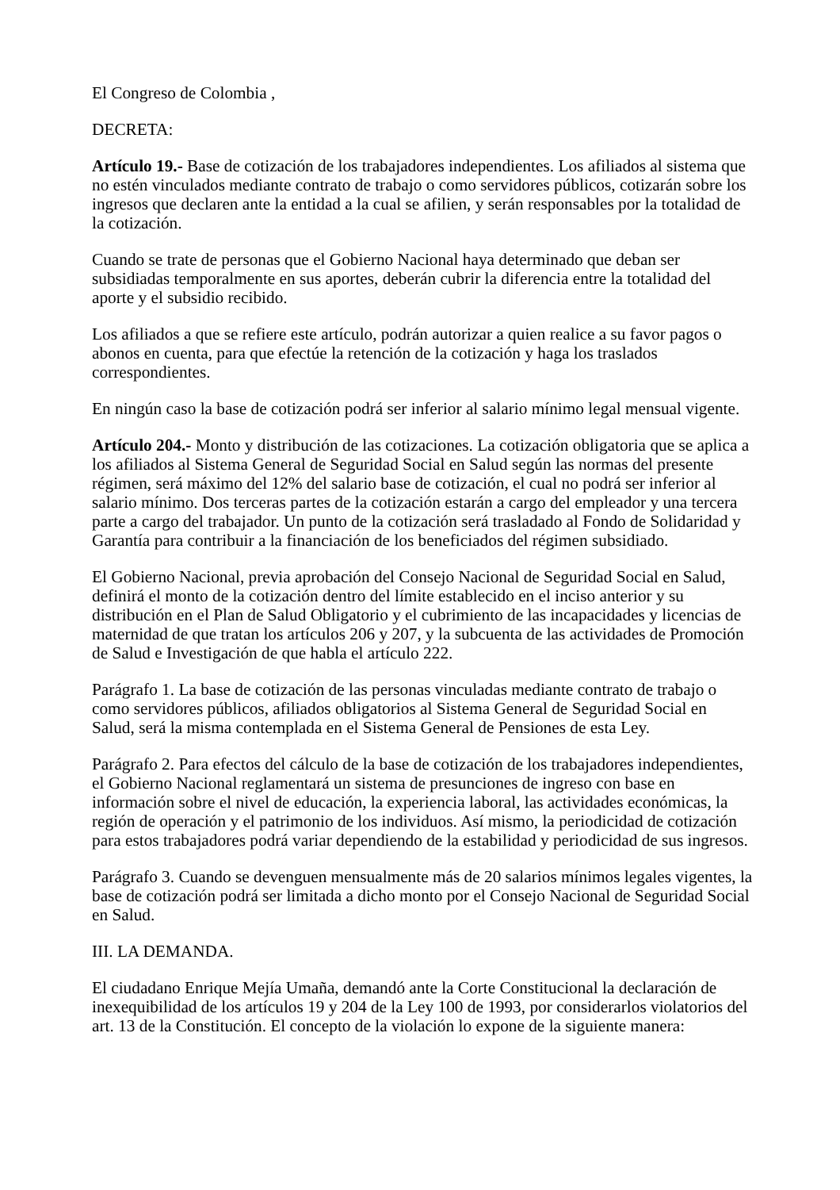El Congreso de Colombia ,
DECRETA:
Artículo 19.- Base de cotización de los trabajadores independientes. Los afiliados al sistema que no estén vinculados mediante contrato de trabajo o como servidores públicos, cotizarán sobre los ingresos que declaren ante la entidad a la cual se afilien, y serán responsables por la totalidad de la cotización.
Cuando se trate de personas que el Gobierno Nacional haya determinado que deban ser subsidiadas temporalmente en sus aportes, deberán cubrir la diferencia entre la totalidad del aporte y el subsidio recibido.
Los afiliados a que se refiere este artículo, podrán autorizar a quien realice a su favor pagos o abonos en cuenta, para que efectúe la retención de la cotización y haga los traslados correspondientes.
En ningún caso la base de cotización podrá ser inferior al salario mínimo legal mensual vigente.
Artículo 204.- Monto y distribución de las cotizaciones. La cotización obligatoria que se aplica a los afiliados al Sistema General de Seguridad Social en Salud según las normas del presente régimen, será máximo del 12% del salario base de cotización, el cual no podrá ser inferior al salario mínimo. Dos terceras partes de la cotización estarán a cargo del empleador y una tercera parte a cargo del trabajador. Un punto de la cotización será trasladado al Fondo de Solidaridad y Garantía para contribuir a la financiación de los beneficiados del régimen subsidiado.
El Gobierno Nacional, previa aprobación del Consejo Nacional de Seguridad Social en Salud, definirá el monto de la cotización dentro del límite establecido en el inciso anterior y su distribución en el Plan de Salud Obligatorio y el cubrimiento de las incapacidades y licencias de maternidad de que tratan los artículos 206 y 207, y la subcuenta de las actividades de Promoción de Salud e Investigación de que habla el artículo 222.
Parágrafo 1. La base de cotización de las personas vinculadas mediante contrato de trabajo o como servidores públicos, afiliados obligatorios al Sistema General de Seguridad Social en Salud, será la misma contemplada en el Sistema General de Pensiones de esta Ley.
Parágrafo 2. Para efectos del cálculo de la base de cotización de los trabajadores independientes, el Gobierno Nacional reglamentará un sistema de presunciones de ingreso con base en información sobre el nivel de educación, la experiencia laboral, las actividades económicas, la región de operación y el patrimonio de los individuos. Así mismo, la periodicidad de cotización para estos trabajadores podrá variar dependiendo de la estabilidad y periodicidad de sus ingresos.
Parágrafo 3. Cuando se devenguen mensualmente más de 20 salarios mínimos legales vigentes, la base de cotización podrá ser limitada a dicho monto por el Consejo Nacional de Seguridad Social en Salud.
III. LA DEMANDA.
El ciudadano Enrique Mejía Umaña, demandó ante la Corte Constitucional la declaración de inexequibilidad de los artículos 19 y 204 de la Ley 100 de 1993, por considerarlos violatorios del art. 13 de la Constitución. El concepto de la violación lo expone de la siguiente manera: